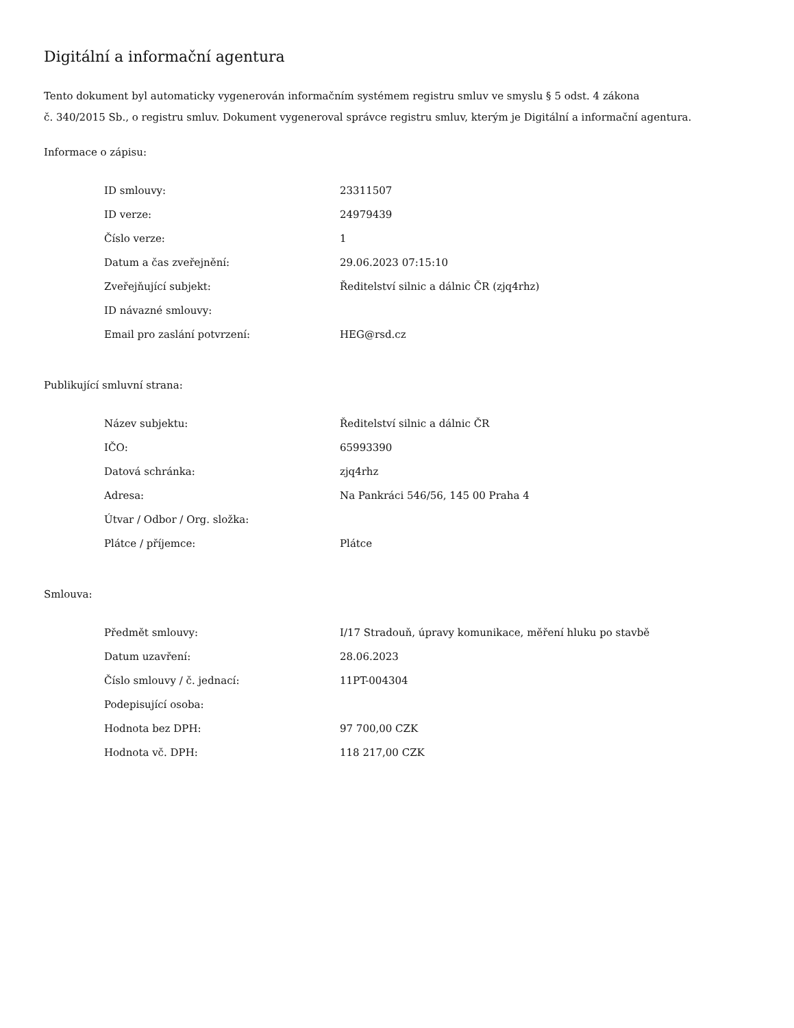Digitální a informační agentura
Tento dokument byl automaticky vygenerován informačním systémem registru smluv ve smyslu § 5 odst. 4 zákona
č. 340/2015 Sb., o registru smluv. Dokument vygeneroval správce registru smluv, kterým je Digitální a informační agentura.
Informace o zápisu:
| ID smlouvy: | 23311507 |
| ID verze: | 24979439 |
| Číslo verze: | 1 |
| Datum a čas zveřejnění: | 29.06.2023 07:15:10 |
| Zveřejňující subjekt: | Ředitelství silnic a dálnic ČR (zjq4rhz) |
| ID návazné smlouvy: | |
| Email pro zaslání potvrzení: | HEG@rsd.cz |
Publikující smluvní strana:
| Název subjektu: | Ředitelství silnic a dálnic ČR |
| IČO: | 65993390 |
| Datová schránka: | zjq4rhz |
| Adresa: | Na Pankráci 546/56, 145 00 Praha 4 |
| Útvar / Odbor / Org. složka: | |
| Plátce / příjemce: | Plátce |
Smlouva:
| Předmět smlouvy: | I/17 Stradouň, úpravy komunikace, měření hluku po stavbě |
| Datum uzavření: | 28.06.2023 |
| Číslo smlouvy / č. jednací: | 11PT-004304 |
| Podepisující osoba: | |
| Hodnota bez DPH: | 97 700,00 CZK |
| Hodnota vč. DPH: | 118 217,00 CZK |